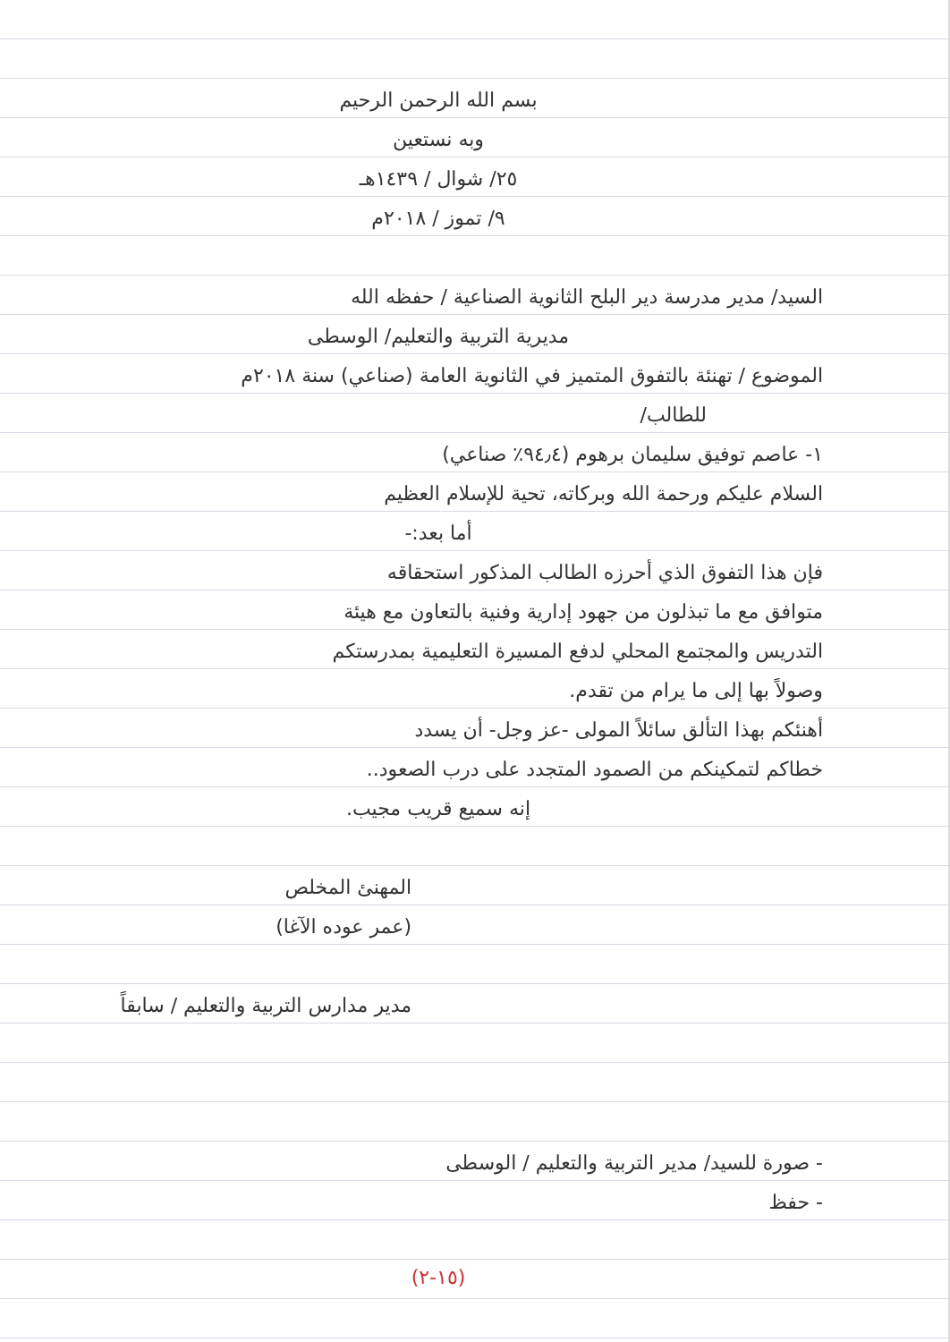بسم الله الرحمن الرحيم
وبه نستعين
٢٥/ شوال / ١٤٣٩هـ
٩/ تموز / ٢٠١٨م
السيد/ مدير مدرسة دير البلح الثانوية الصناعية / حفظه الله
مديرية التربية والتعليم/ الوسطى
الموضوع / تهنئة بالتفوق المتميز في الثانوية العامة (صناعي) سنة ٢٠١٨م
للطالب/
١- عاصم توفيق سليمان برهوم (٩٤٫٤٪ صناعي)
السلام عليكم ورحمة الله وبركاته، تحية للإسلام العظيم
أما بعد:-
فإن هذا التفوق الذي أحرزه الطالب المذكور استحقاقه
متوافق مع ما تبذلون من جهود إدارية وفنية بالتعاون مع هيئة
التدريس والمجتمع المحلي لدفع المسيرة التعليمية بمدرستكم
وصولاً بها إلى ما يرام من تقدم.
أهنئكم بهذا التألق سائلاً المولى -عز وجل- أن يسدد
خطاكم لتمكينكم من الصمود المتجدد على درب الصعود..
إنه سميع قريب مجيب.
المهنئ المخلص
(عمر عوده الآغا)
مدير مدارس التربية والتعليم / سابقاً
- صورة للسيد/ مدير التربية والتعليم / الوسطى
- حفظ
(١٥-٢)